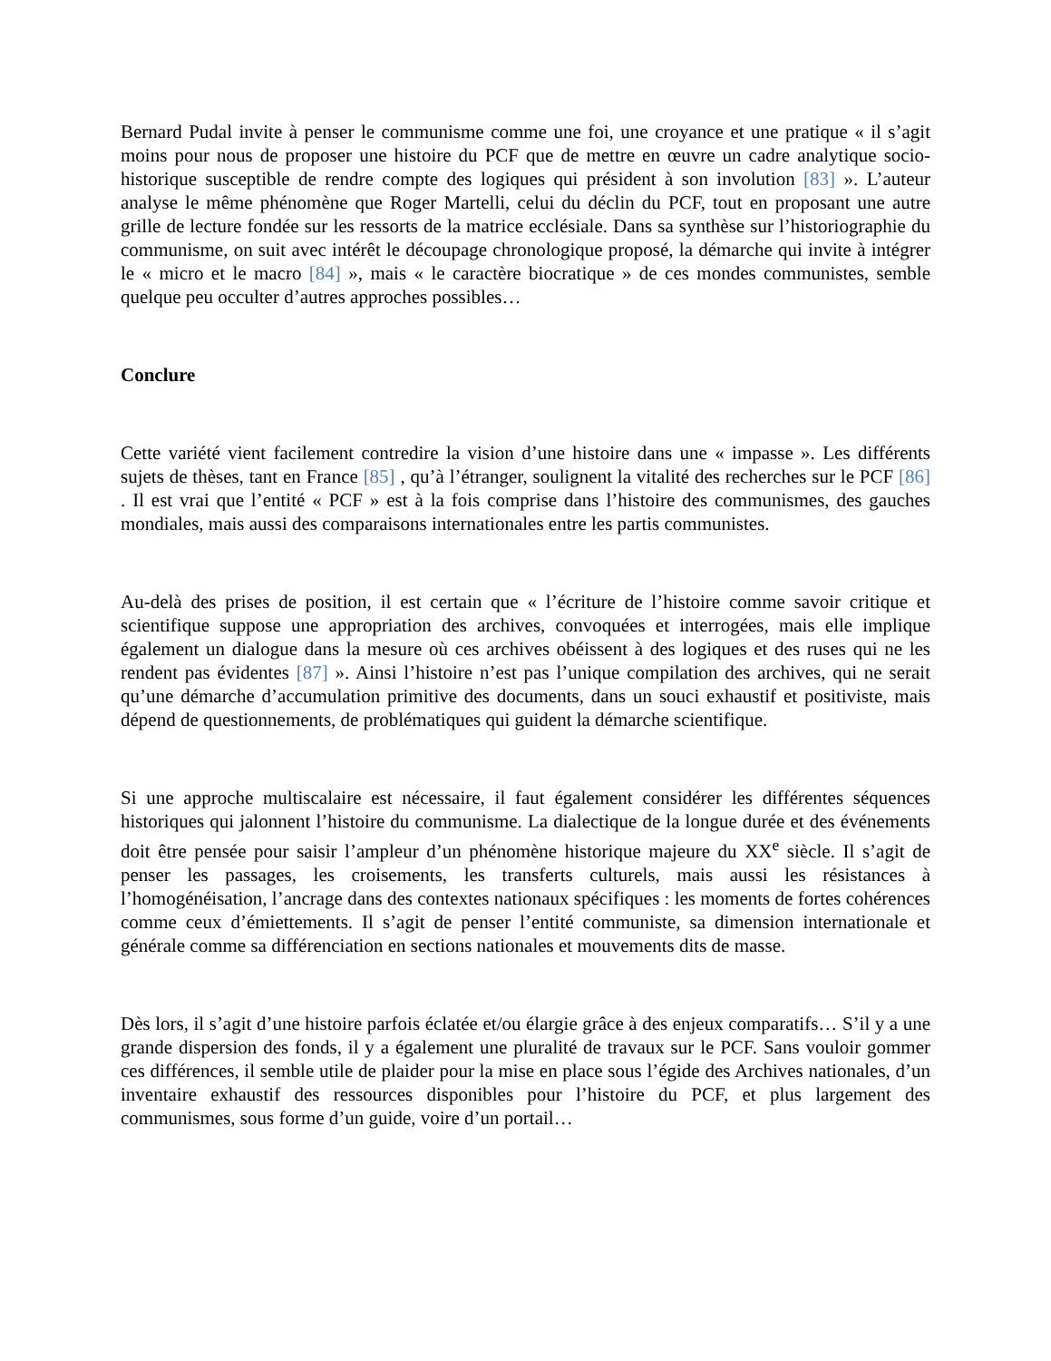Bernard Pudal invite à penser le communisme comme une foi, une croyance et une pratique « il s’agit moins pour nous de proposer une histoire du PCF que de mettre en œuvre un cadre analytique socio-historique susceptible de rendre compte des logiques qui président à son involution [83] ». L’auteur analyse le même phénomène que Roger Martelli, celui du déclin du PCF, tout en proposant une autre grille de lecture fondée sur les ressorts de la matrice ecclésiale. Dans sa synthèse sur l’historiographie du communisme, on suit avec intérêt le découpage chronologique proposé, la démarche qui invite à intégrer le « micro et le macro [84] », mais « le caractère biocratique » de ces mondes communistes, semble quelque peu occulter d’autres approches possibles…
Conclure
Cette variété vient facilement contredire la vision d’une histoire dans une « impasse ». Les différents sujets de thèses, tant en France [85] , qu’à l’étranger, soulignent la vitalité des recherches sur le PCF [86] . Il est vrai que l’entité « PCF » est à la fois comprise dans l’histoire des communismes, des gauches mondiales, mais aussi des comparaisons internationales entre les partis communistes.
Au-delà des prises de position, il est certain que « l’écriture de l’histoire comme savoir critique et scientifique suppose une appropriation des archives, convoquées et interrogées, mais elle implique également un dialogue dans la mesure où ces archives obéissent à des logiques et des ruses qui ne les rendent pas évidentes [87] ». Ainsi l’histoire n’est pas l’unique compilation des archives, qui ne serait qu’une démarche d’accumulation primitive des documents, dans un souci exhaustif et positiviste, mais dépend de questionnements, de problématiques qui guident la démarche scientifique.
Si une approche multiscalaire est nécessaire, il faut également considérer les différentes séquences historiques qui jalonnent l’histoire du communisme. La dialectique de la longue durée et des événements doit être pensée pour saisir l’ampleur d’un phénomène historique majeure du XX<sup>e</sup> siècle. Il s’agit de penser les passages, les croisements, les transferts culturels, mais aussi les résistances à l’homogénéisation, l’ancrage dans des contextes nationaux spécifiques : les moments de fortes cohérences comme ceux d’émiettements. Il s’agit de penser l’entité communiste, sa dimension internationale et générale comme sa différenciation en sections nationales et mouvements dits de masse.
Dès lors, il s’agit d’une histoire parfois éclatée et/ou élargie grâce à des enjeux comparatifs… S’il y a une grande dispersion des fonds, il y a également une pluralité de travaux sur le PCF. Sans vouloir gommer ces différences, il semble utile de plaider pour la mise en place sous l’égide des Archives nationales, d’un inventaire exhaustif des ressources disponibles pour l’histoire du PCF, et plus largement des communismes, sous forme d’un guide, voire d’un portail…